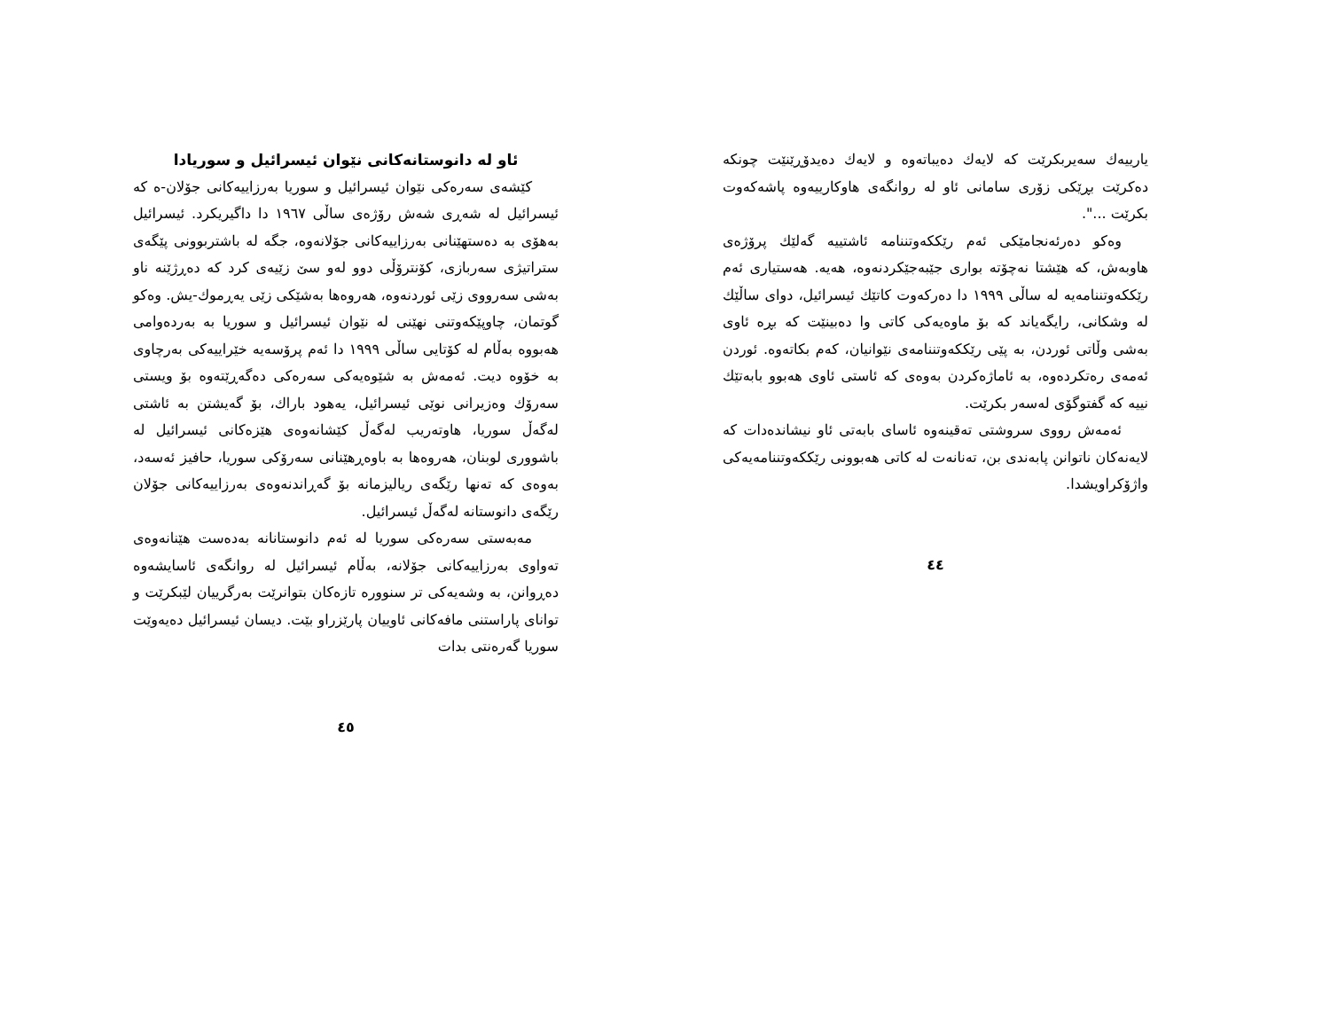یارییەك سەیربکرێت کە لایەك دەیباتەوە و لایەك دەیدۆڕێنێت چونکە دەکرێت بڕێکی زۆری سامانی ئاو لە روانگەی هاوکارییەوە پاشەکەوت بکرێت ...".
وەکو دەرئەنجامێکی ئەم رێککەوتننامە ئاشتییە گەلێك پرۆژەی هاوبەش، کە هێشتا نەچۆتە بواری جێبەجێکردنەوە، هەیە. هەستیاری ئەم رێککەوتننامەیە لە ساڵی ١٩٩٩ دا دەرکەوت کاتێك ئیسرائیل، دوای ساڵێك لە وشکانی، رایگەیاند کە بۆ ماوەیەکی کاتی وا دەبینێت کە بڕە ئاوی بەشی وڵاتی ئوردن، بە پێی رێککەوتننامەی نێوانیان، کەم بکاتەوە. ئوردن ئەمەی رەتکردەوە، بە ئاماژەکردن بەوەی کە ئاستی ئاوی هەبوو بابەتێك نییە کە گفتوگۆی لەسەر بکرێت.
ئەمەش رووی سروشتی تەقینەوە ئاسای بابەتی ئاو نیشاندەدات کە لایەنەکان ناتوانن پابەندی بن، تەنانەت لە کاتی هەبوونی رێککەوتننامەیەکی واژۆکراویشدا.
٤٤
ئاو لە دانوستانەکانی نێوان ئیسرائیل و سوریادا
کێشەی سەرەکی نێوان ئیسرائیل و سوریا بەرزاییەکانی جۆلان-ە کە ئیسرائیل لە شەڕی شەش رۆژەی ساڵی ١٩٦٧ دا داگیریکرد. ئیسرائیل بەهۆی بە دەستهێنانی بەرزاییەکانی جۆلانەوە، جگە لە باشتربوونی پێگەی ستراتیژی سەربازی، کۆنترۆڵی دوو لەو سێ زێیەی کرد کە دەڕژێنە ناو بەشی سەرووی زێی ئوردنەوە، هەروەها بەشێکی زێی یەڕموك-یش. وەکو گوتمان، چاوپێکەوتنی نهێنی لە نێوان ئیسرائیل و سوریا بە بەردەوامی هەبووە بەڵام لە کۆتایی ساڵی ١٩٩٩ دا ئەم پرۆسەیە خێراییەکی بەرچاوی بە خۆوە دیت. ئەمەش بە شێوەیەکی سەرەکی دەگەڕێتەوە بۆ ویستی سەرۆك وەزیرانی نوێی ئیسرائیل، یەهود باراك، بۆ گەیشتن بە ئاشتی لەگەڵ سوریا، هاوتەریب لەگەڵ کێشانەوەی هێزەکانی ئیسرائیل لە باشووری لوبنان، هەروەها بە باوەڕهێنانی سەرۆکی سوریا، حافیز ئەسەد، بەوەی کە تەنها رێگەی ریالیزمانە بۆ گەڕاندنەوەی بەرزاییەکانی جۆلان رێگەی دانوستانە لەگەڵ ئیسرائیل.
مەبەستی سەرەکی سوریا لە ئەم دانوستانانە بەدەست هێنانەوەی تەواوی بەرزاییەکانی جۆلانە، بەڵام ئیسرائیل لە روانگەی ئاسایشەوە دەڕوانن، بە وشەیەکی تر سنوورە تازەکان بتوانرێت بەرگرییان لێبکرێت و توانای پاراستنی مافەکانی ئاوییان پارێزراو بێت. دیسان ئیسرائیل دەیەوێت سوریا گەرەنتی بدات
٤٥